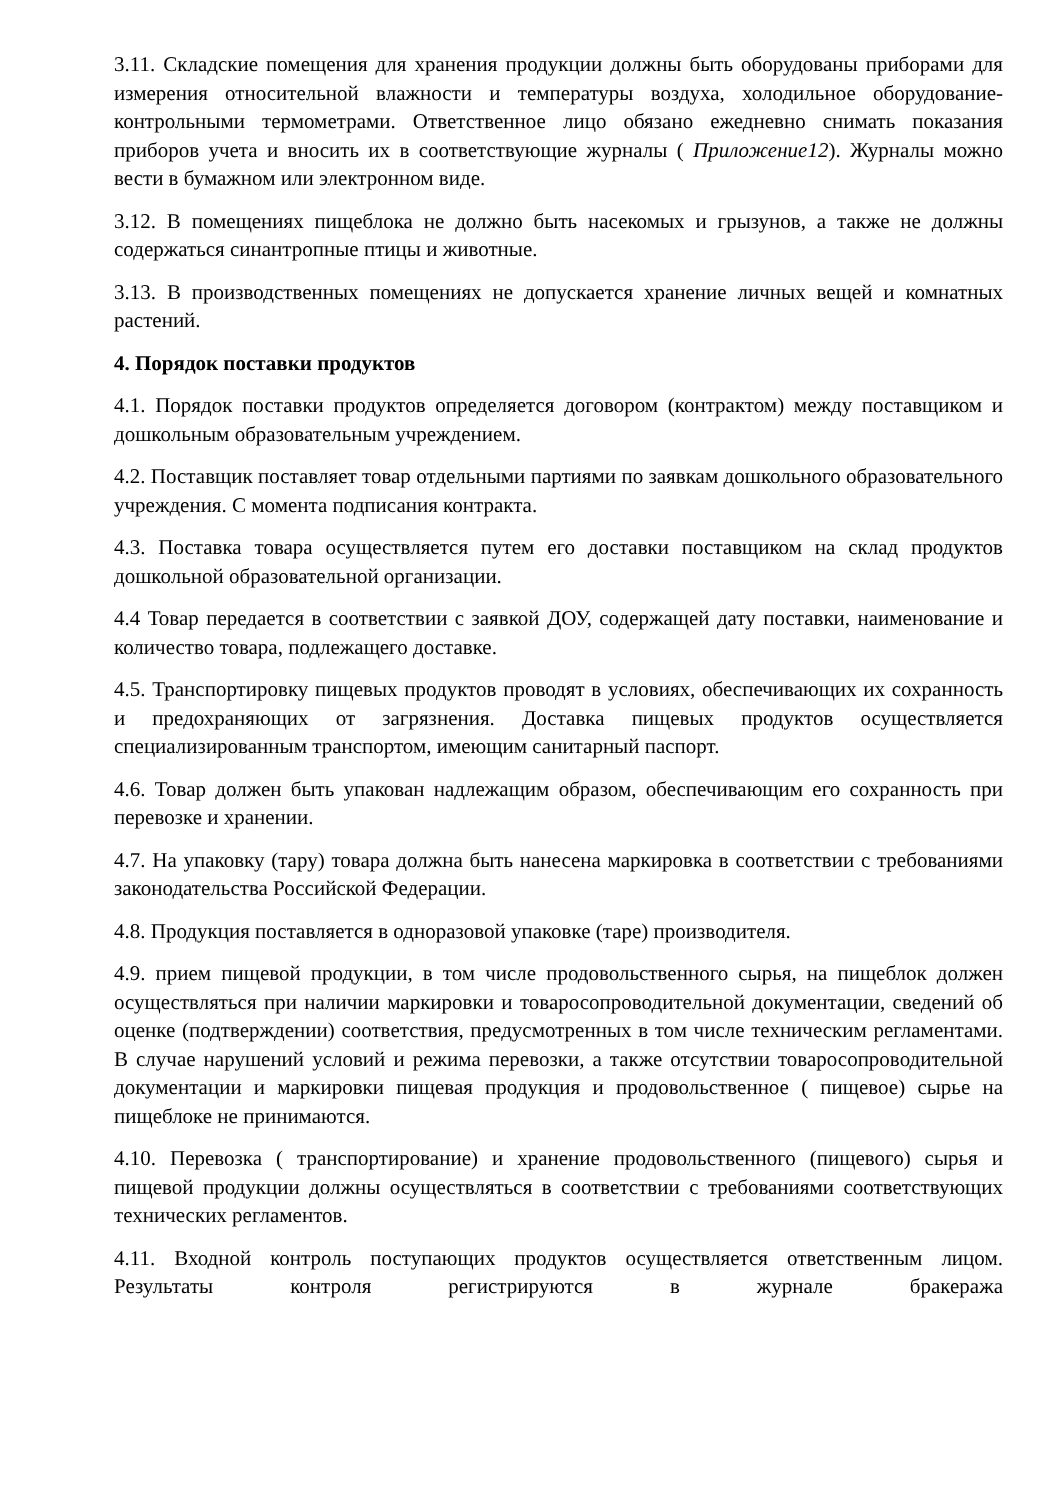3.11. Складские помещения для хранения продукции должны быть оборудованы приборами для измерения относительной влажности и температуры воздуха, холодильное оборудование- контрольными термометрами. Ответственное лицо обязано ежедневно снимать показания приборов учета и вносить их в соответствующие журналы ( Приложение12). Журналы можно вести в бумажном или электронном виде.
3.12. В помещениях пищеблока не должно быть насекомых и грызунов, а также не должны содержаться синантропные птицы и животные.
3.13. В производственных помещениях не допускается хранение личных вещей и комнатных растений.
4. Порядок поставки продуктов
4.1. Порядок поставки продуктов определяется договором (контрактом) между поставщиком и дошкольным образовательным учреждением.
4.2. Поставщик поставляет товар отдельными партиями по заявкам дошкольного образовательного учреждения. С момента подписания контракта.
4.3. Поставка товара осуществляется путем его доставки поставщиком на склад продуктов дошкольной образовательной организации.
4.4 Товар передается в соответствии с заявкой ДОУ, содержащей дату поставки, наименование и количество товара, подлежащего доставке.
4.5. Транспортировку пищевых продуктов проводят в условиях, обеспечивающих их сохранность и предохраняющих от загрязнения. Доставка пищевых продуктов осуществляется специализированным транспортом, имеющим санитарный паспорт.
4.6. Товар должен быть упакован надлежащим образом, обеспечивающим его сохранность при перевозке и хранении.
4.7. На упаковку (тару) товара должна быть нанесена маркировка в соответствии с требованиями законодательства Российской Федерации.
4.8. Продукция поставляется в одноразовой упаковке (таре) производителя.
4.9. прием пищевой продукции, в том числе продовольственного сырья, на пищеблок должен осуществляться при наличии маркировки и товаросопроводительной документации, сведений об оценке (подтверждении) соответствия, предусмотренных в том числе техническим регламентами. В случае нарушений условий и режима перевозки, а также отсутствии товаросопроводительной документации и маркировки пищевая продукция и продовольственное ( пищевое) сырье на пищеблоке не принимаются.
4.10. Перевозка ( транспортирование) и хранение продовольственного (пищевого) сырья и пищевой продукции должны осуществляться в соответствии с требованиями соответствующих технических регламентов.
4.11. Входной контроль поступающих продуктов осуществляется ответственным лицом. Результаты контроля регистрируются в журнале бракеража